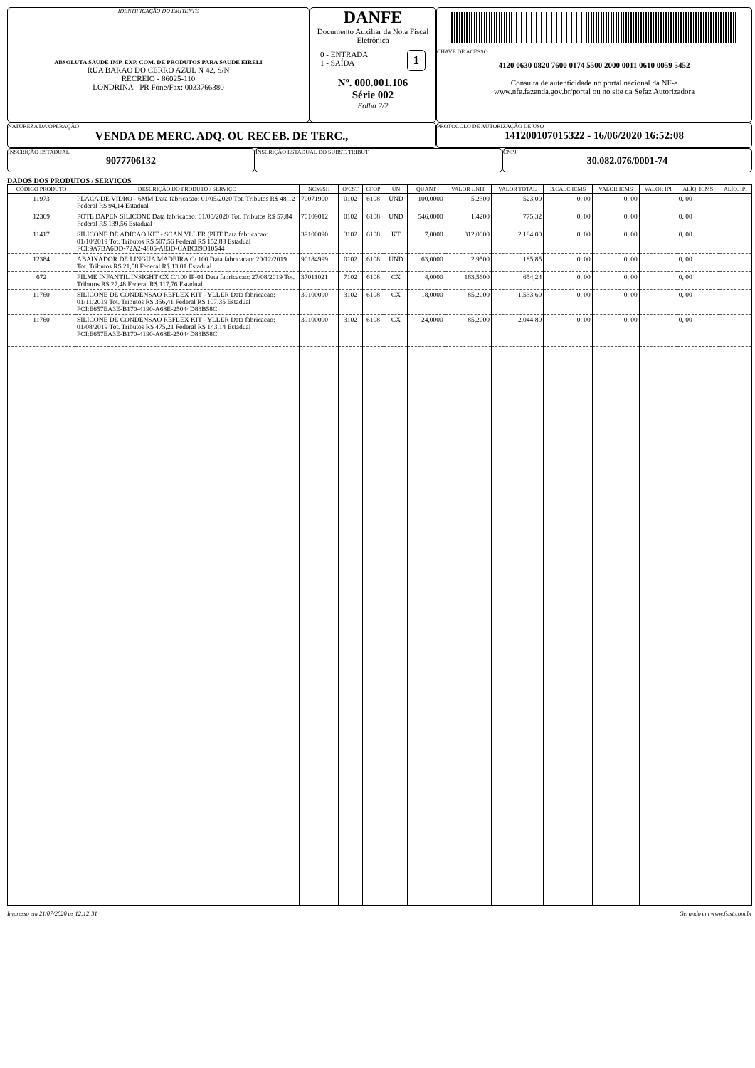IDENTIFICAÇÃO DO EMITENTE
ABSOLUTA SAUDE IMP. EXP. COM. DE PRODUTOS PARA SAUDE EIRELI
RUA BARAO DO CERRO AZUL N 42, S/N
RECREIO - 86025-110
LONDRINA - PR Fone/Fax: 0033766380
DANFE
Documento Auxiliar da Nota Fiscal Eletrônica
0 - ENTRADA
1 - SAÍDA
1
Nº. 000.001.106
Série 002
Folha 2/2
CHAVE DE ACESSO
4120 0630 0820 7600 0174 5500 2000 0011 0610 0059 5452
Consulta de autenticidade no portal nacional da NF-e
www.nfe.fazenda.gov.br/portal ou no site da Sefaz Autorizadora
NATUREZA DA OPERAÇÃO
VENDA DE MERC. ADQ. OU RECEB. DE TERC.,
PROTOCOLO DE AUTORIZAÇÃO DE USO
141200107015322 - 16/06/2020 16:52:08
INSCRIÇÃO ESTADUAL
9077706132
INSCRIÇÃO ESTADUAL DO SUBST. TRIBUT. CNPJ
30.082.076/0001-74
DADOS DOS PRODUTOS / SERVIÇOS
| CÓDIGO PRODUTO | DESCRIÇÃO DO PRODUTO / SERVIÇO | NCM/SH | O/CST | CFOP | UN | QUANT | VALOR UNIT | VALOR TOTAL | B.CÁLC ICMS | VALOR ICMS | VALOR IPI | ALÍQ. ICMS | ALÍQ. IPI |
| --- | --- | --- | --- | --- | --- | --- | --- | --- | --- | --- | --- | --- | --- |
| 11973 | PLACA DE VIDRO - 6MM Data fabricacao: 01/05/2020 Tot. Tributos R$ 48,12 Federal R$ 94,14 Estadual | 70071900 | 0102 | 6108 | UND | 100,0000 | 5,2300 | 523,00 | 0, 00 | 0, 00 | | 0, 00 | |
| 12369 | POTE DAPEN SILICONE Data fabricacao: 01/05/2020 Tot. Tributos R$ 57,84 Federal R$ 139,56 Estadual | 70109012 | 0102 | 6108 | UND | 546,0000 | 1,4200 | 775,32 | 0, 00 | 0, 00 | | 0, 00 | |
| 11417 | SILICONE DE ADICAO KIT - SCAN YLLER (PUT Data fabricacao: 01/10/2019 Tot. Tributos R$ 507,56 Federal R$ 152,88 Estadual FCI:9A7BA6DD-72A2-4805-A83D-CABC09D10544 | 39100090 | 3102 | 6108 | KT | 7,0000 | 312,0000 | 2.184,00 | 0, 00 | 0, 00 | | 0, 00 | |
| 12384 | ABAIXADOR DE LINGUA MADEIRA C/ 100 Data fabricacao: 20/12/2019 Tot. Tributos R$ 21,58 Federal R$ 13,01 Estadual | 90184999 | 0102 | 6108 | UND | 63,0000 | 2,9500 | 185,85 | 0, 00 | 0, 00 | | 0, 00 | |
| 672 | FILME INFANTIL INSIGHT CX C/100 IP-01 Data fabricacao: 27/08/2019 Tot. Tributos R$ 27,48 Federal R$ 117,76 Estadual | 37011021 | 7102 | 6108 | CX | 4,0000 | 163,5600 | 654,24 | 0, 00 | 0, 00 | | 0, 00 | |
| 11760 | SILICONE DE CONDENSAO REFLEX KIT - YLLER Data fabricacao: 01/11/2019 Tot. Tributos R$ 356,41 Federal R$ 107,35 Estadual FCI:E657EA3E-B170-4190-A68E-25044D83B58C | 39100090 | 3102 | 6108 | CX | 18,0000 | 85,2000 | 1.533,60 | 0, 00 | 0, 00 | | 0, 00 | |
| 11760 | SILICONE DE CONDENSAO REFLEX KIT - YLLER Data fabricacao: 01/08/2019 Tot. Tributos R$ 475,21 Federal R$ 143,14 Estadual FCI:E657EA3E-B170-4190-A68E-25044D83B58C | 39100090 | 3102 | 6108 | CX | 24,0000 | 85,2000 | 2.044,80 | 0, 00 | 0, 00 | | 0, 00 | |
Impresso em 21/07/2020 as 12:12:31 Gerando em www.fsist.com.br